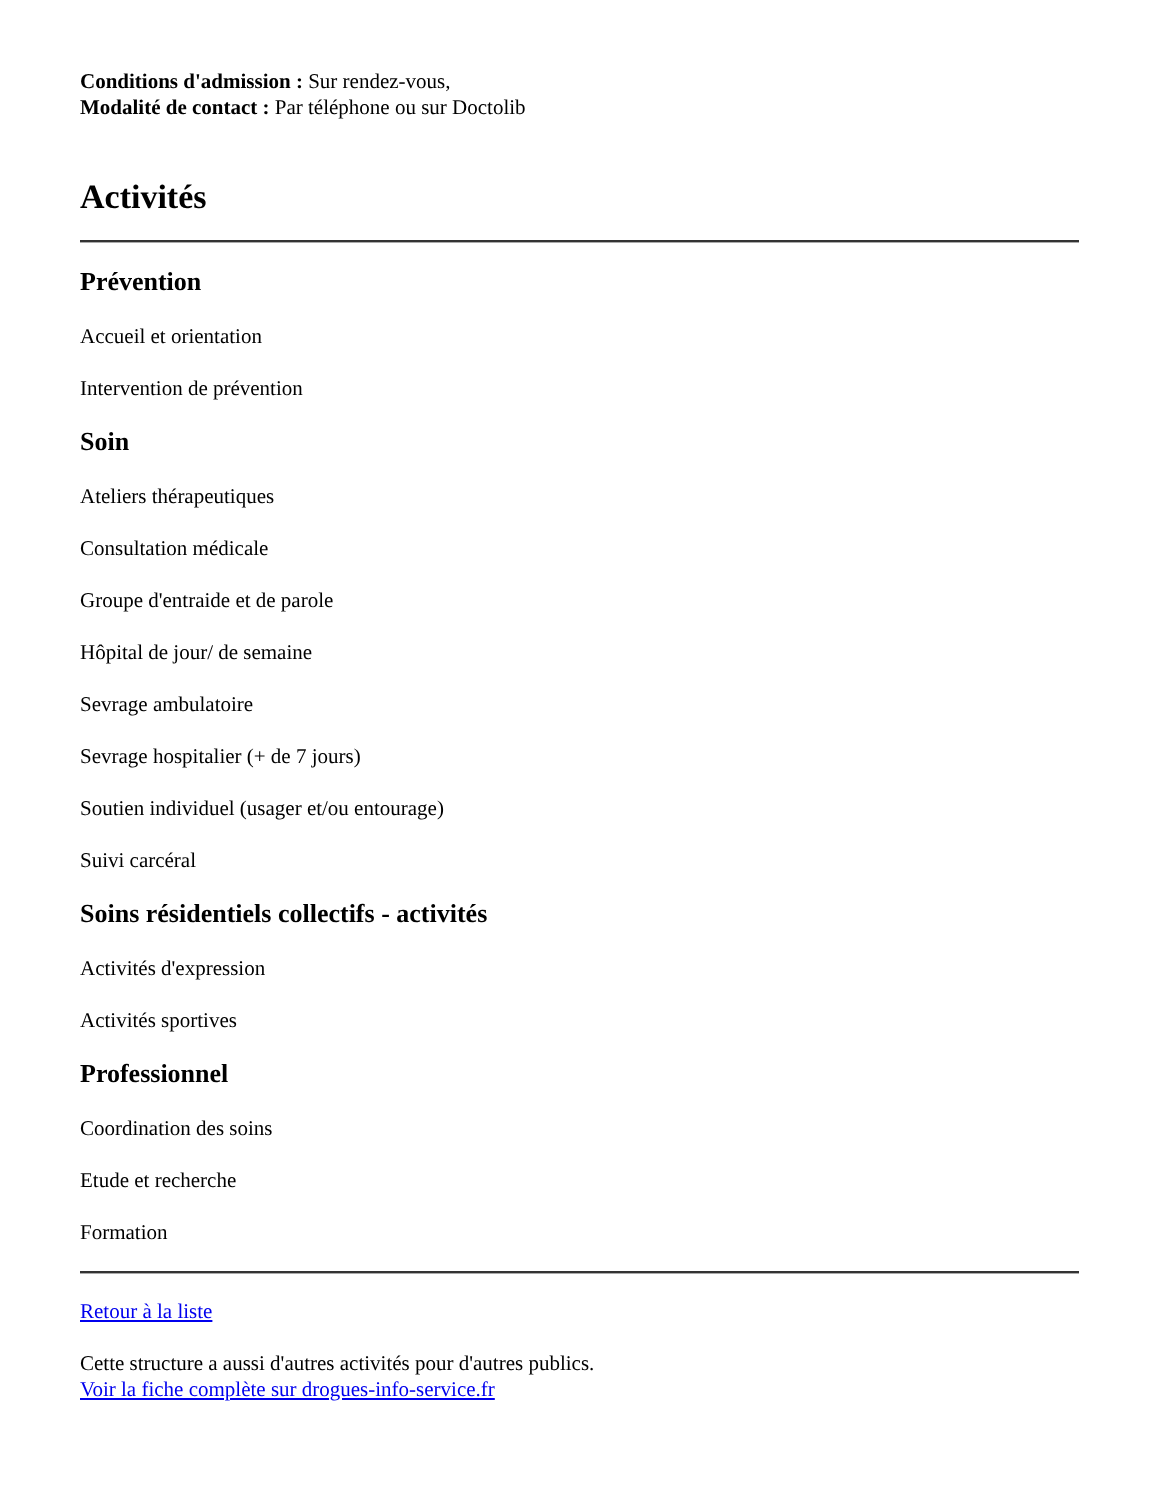Conditions d'admission : Sur rendez-vous,
Modalité de contact : Par téléphone ou sur Doctolib
Activités
Prévention
Accueil et orientation
Intervention de prévention
Soin
Ateliers thérapeutiques
Consultation médicale
Groupe d'entraide et de parole
Hôpital de jour/ de semaine
Sevrage ambulatoire
Sevrage hospitalier (+ de 7 jours)
Soutien individuel (usager et/ou entourage)
Suivi carcéral
Soins résidentiels collectifs - activités
Activités d'expression
Activités sportives
Professionnel
Coordination des soins
Etude et recherche
Formation
Retour à la liste
Cette structure a aussi d'autres activités pour d'autres publics.
Voir la fiche complète sur drogues-info-service.fr